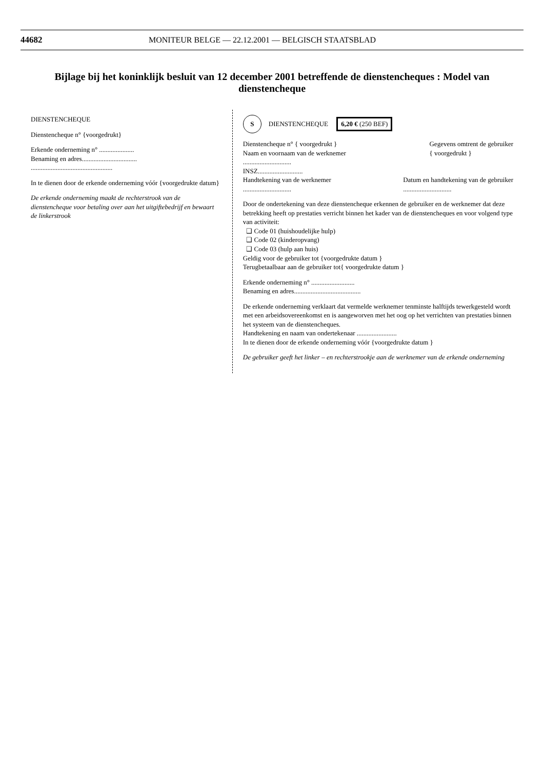44682 MONITEUR BELGE — 22.12.2001 — BELGISCH STAATSBLAD
Bijlage bij het koninklijk besluit van 12 december 2001 betreffende de dienstencheques : Model van dienstencheque
DIENSTENCHEQUE
Dienstencheque n° {voorgedrukt}
Erkende onderneming n° .....................
Benaming en adres.................................
.................................................
In te dienen door de erkende onderneming vóór {voorgedrukte datum}
De erkende onderneming maakt de rechterstrook van de dienstencheque voor betaling over aan het uitgiftebedrijf en bewaart de linkerstrook
S DIENSTENCHEQUE 6,20 € (250 BEF)
Dienstencheque n° { voorgedrukt }
Naam en voornaam van de werknemer
.............................
INSZ........................... Gegevens omtrent de gebruiker
{ voorgedrukt }
Handtekening van de werknemer
............................. Datum en handtekening van de gebruiker
.............................
Door de ondertekening van deze dienstencheque erkennen de gebruiker en de werknemer dat deze betrekking heeft op prestaties verricht binnen het kader van de dienstencheques en voor volgend type van activiteit:
❑ Code 01 (huishoudelijke hulp)
❑ Code 02 (kinderopvang)
❑ Code 03 (hulp aan huis)
Geldig voor de gebruiker tot {voorgedrukte datum }
Terugbetaalbaar aan de gebruiker tot{ voorgedrukte datum }
Erkende onderneming n° ..........................
Benaming en adres........................................
De erkende onderneming verklaart dat vermelde werknemer tenminste halftijds tewerkgesteld wordt met een arbeidsovereenkomst en is aangeworven met het oog op het verrichten van prestaties binnen het systeem van de dienstencheques.
Handtekening en naam van ondertekenaar ........................
In te dienen door de erkende onderneming vóór {voorgedrukte datum }
De gebruiker geeft het linker – en rechterstrookje aan de werknemer van de erkende onderneming